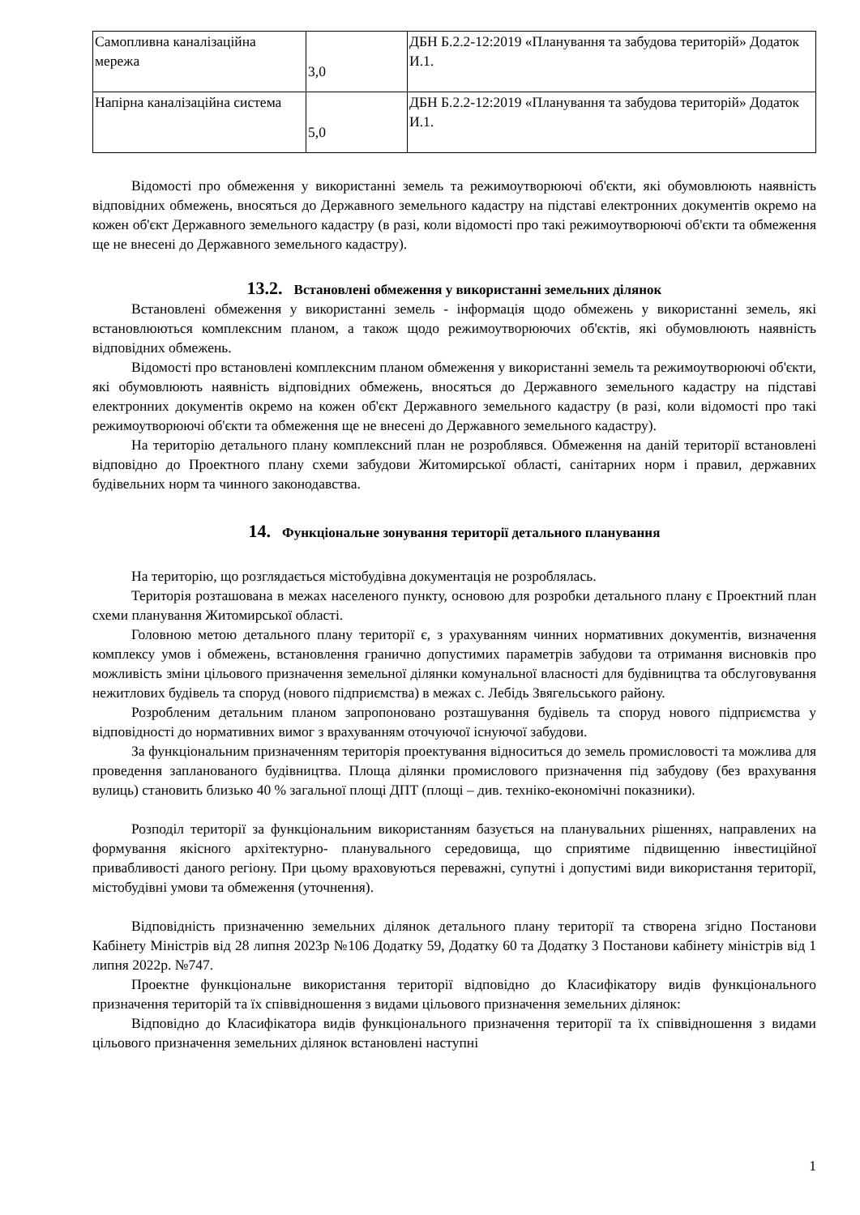| Самопливна каналізаційна мережа | 3,0 | ДБН Б.2.2-12:2019 «Планування та забудова територій» Додаток И.1. |
| Напірна каналізаційна система | 5,0 | ДБН Б.2.2-12:2019 «Планування та забудова територій» Додаток И.1. |
Відомості про обмеження у використанні земель та режимоутворюючі об'єкти, які обумовлюють наявність відповідних обмежень, вносяться до Державного земельного кадастру на підставі електронних документів окремо на кожен об'єкт Державного земельного кадастру (в разі, коли відомості про такі режимоутворюючі об'єкти та обмеження ще не внесені до Державного земельного кадастру).
13.2. Встановлені обмеження у використанні земельних ділянок
Встановлені обмеження у використанні земель - інформація щодо обмежень у використанні земель, які встановлюються комплексним планом, а також щодо режимоутворюючих об'єктів, які обумовлюють наявність відповідних обмежень.
Відомості про встановлені комплексним планом обмеження у використанні земель та режимоутворюючі об'єкти, які обумовлюють наявність відповідних обмежень, вносяться до Державного земельного кадастру на підставі електронних документів окремо на кожен об'єкт Державного земельного кадастру (в разі, коли відомості про такі режимоутворюючі об'єкти та обмеження ще не внесені до Державного земельного кадастру).
На територію детального плану комплексний план не розроблявся. Обмеження на даній території встановлені відповідно до Проектного плану схеми забудови Житомирської області, санітарних норм і правил, державних будівельних норм та чинного законодавства.
14. Функціональне зонування території детального планування
На територію, що розглядається містобудівна документація не розроблялась.
Територія розташована в межах населеного пункту, основою для розробки детального плану є Проектний план схеми планування Житомирської області.
Головною метою детального плану території є, з урахуванням чинних нормативних документів, визначення комплексу умов і обмежень, встановлення гранично допустимих параметрів забудови та отримання висновків про можливість зміни цільового призначення земельної ділянки комунальної власності для будівництва та обслуговування нежитлових будівель та споруд (нового підприємства) в межах с. Лебідь Звягельського району.
Розробленим детальним планом запропоновано розташування будівель та споруд нового підприємства у відповідності до нормативних вимог з врахуванням оточуючої існуючої забудови.
За функціональним призначенням територія проектування відноситься до земель промисловості та можлива для проведення запланованого будівництва. Площа ділянки промислового призначення під забудову (без врахування вулиць) становить близько 40 % загальної площі ДПТ (площі – див. техніко-економічні показники).
Розподіл території за функціональним використанням базується на планувальних рішеннях, направлених на формування якісного архітектурно- планувального середовища, що сприятиме підвищенню інвестиційної привабливості даного регіону. При цьому враховуються переважні, супутні і допустимі види використання території, містобудівні умови та обмеження (уточнення).
Відповідність призначенню земельних ділянок детального плану території та створена згідно Постанови Кабінету Міністрів від 28 липня 2023р №106 Додатку 59, Додатку 60 та Додатку 3 Постанови кабінету міністрів від 1 липня 2022р. №747.
Проектне функціональне використання території відповідно до Класифікатору видів функціонального призначення територій та їх співвідношення з видами цільового призначення земельних ділянок:
Відповідно до Класифікатора видів функціонального призначення території та їх співвідношення з видами цільового призначення земельних ділянок встановлені наступні
1